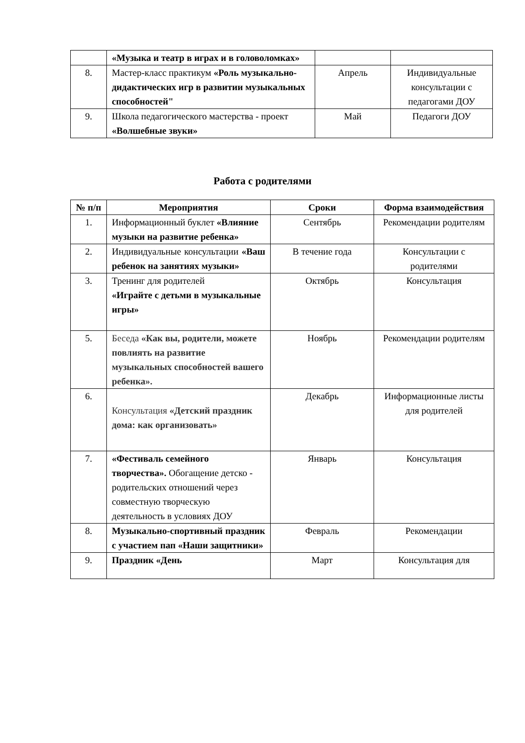| | «Музыка и театр в играх и в головоломках» | | |
| 8. | Мастер-класс практикум «Роль музыкально-дидактических игр в развитии музыкальных способностей" | Апрель | Индивидуальные консультации с педагогами ДОУ |
| 9. | Школа педагогического мастерства - проект «Волшебные звуки» | Май | Педагоги ДОУ |
Работа с родителями
| № п/п | Мероприятия | Сроки | Форма взаимодействия |
| --- | --- | --- | --- |
| 1. | Информационный буклет «Влияние музыки на развитие ребенка» | Сентябрь | Рекомендации родителям |
| 2. | Индивидуальные консультации «Ваш ребенок на занятиях музыки» | В течение года | Консультации с родителями |
| 3. | Тренинг для родителей «Играйте с детьми в музыкальные игры» | Октябрь | Консультация |
| 5. | Беседа «Как вы, родители, можете повлиять на развитие музыкальных способностей вашего ребенка». | Ноябрь | Рекомендации родителям |
| 6. | Консультация «Детский праздник дома: как организовать» | Декабрь | Информационные листы для родителей |
| 7. | «Фестиваль семейного творчества». Обогащение детско - родительских отношений через совместную творческую деятельность в условиях ДОУ | Январь | Консультация |
| 8. | Музыкально-спортивный праздник с участием пап «Наши защитники» | Февраль | Рекомендации |
| 9. | Праздник «День | Март | Консультация для |